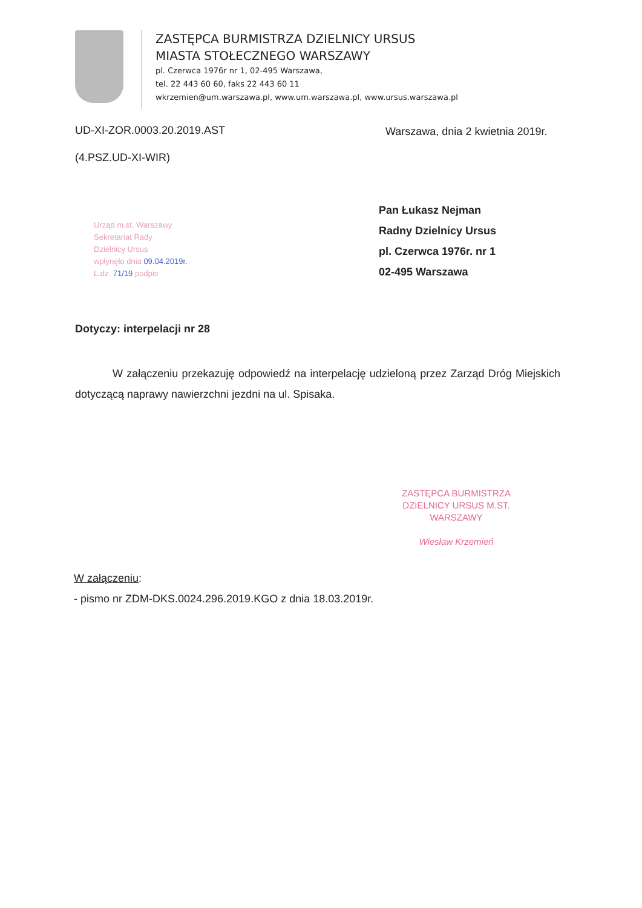ZASTĘPCA BURMISTRZA DZIELNICY URSUS
MIASTA STOŁECZNEGO WARSZAWY
pl. Czerwca 1976r nr 1, 02-495 Warszawa,
tel. 22 443 60 60, faks 22 443 60 11
wkrzemien@um.warszawa.pl, www.um.warszawa.pl, www.ursus.warszawa.pl
UD-XI-ZOR.0003.20.2019.AST
Warszawa, dnia 2 kwietnia 2019r.
(4.PSZ.UD-XI-WIR)
Pan Łukasz Nejman
Radny Dzielnicy Ursus
pl. Czerwca 1976r. nr 1
02-495 Warszawa
Urząd m.st. Warszawy
Sekretariat Rady
Dzielnicy Ursus
wpłynęło dnia 09.04.2019r.
L.dz. 71/19 podpis
Dotyczy: interpelacji nr 28
W załączeniu przekazuję odpowiedź na interpelację udzieloną przez Zarząd Dróg Miejskich dotyczącą naprawy nawierzchni jezdni na ul. Spisaka.
ZASTĘPCA BURMISTRZA
DZIELNICY URSUS M.ST. WARSZAWY
Wiesław Krzemień
W załączeniu:
- pismo nr ZDM-DKS.0024.296.2019.KGO z dnia 18.03.2019r.